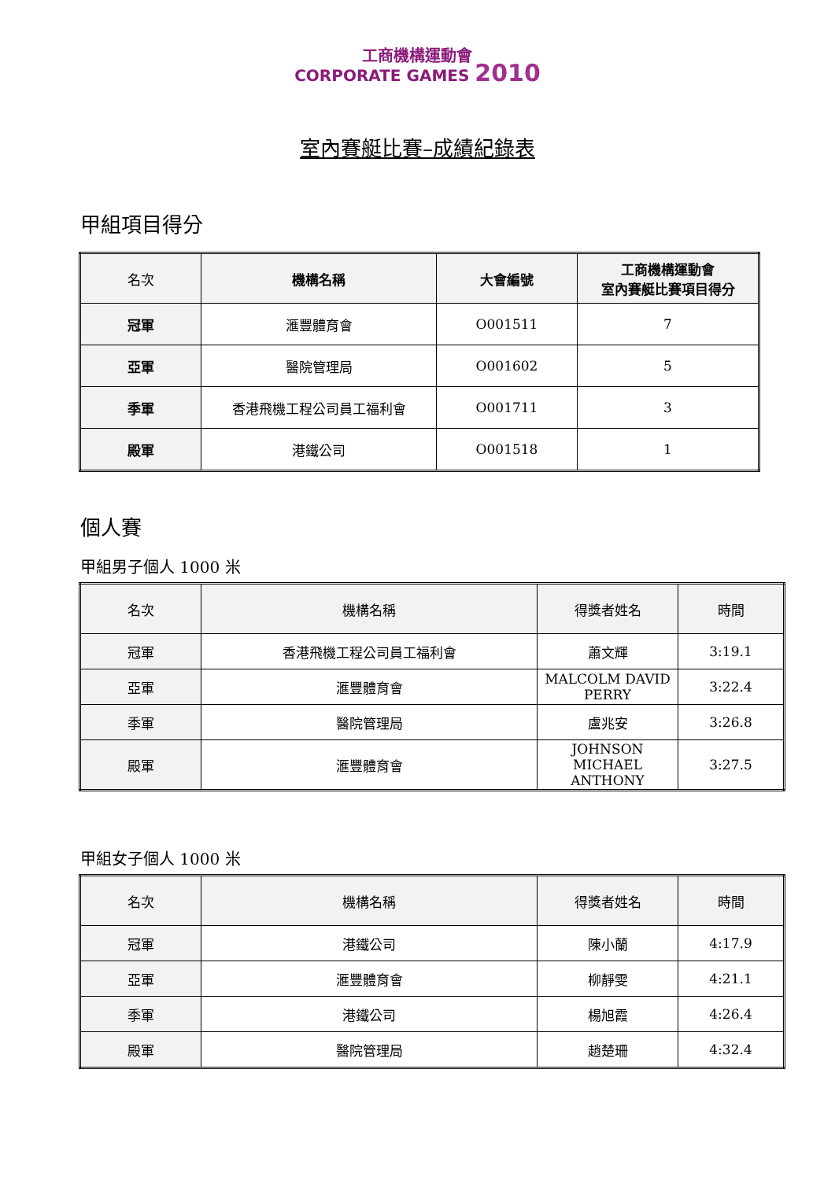工商機構運動會
CORPORATE GAMES 2010
室內賽艇比賽–成績紀錄表
甲組項目得分
| 名次 | 機構名稱 | 大會編號 | 工商機構運動會 室內賽艇比賽項目得分 |
| --- | --- | --- | --- |
| 冠軍 | 滙豐體育會 | O001511 | 7 |
| 亞軍 | 醫院管理局 | O001602 | 5 |
| 季軍 | 香港飛機工程公司員工福利會 | O001711 | 3 |
| 殿軍 | 港鐵公司 | O001518 | 1 |
個人賽
甲組男子個人 1000 米
| 名次 | 機構名稱 | 得獎者姓名 | 時間 |
| --- | --- | --- | --- |
| 冠軍 | 香港飛機工程公司員工福利會 | 蕭文輝 | 3:19.1 |
| 亞軍 | 滙豐體育會 | MALCOLM DAVID PERRY | 3:22.4 |
| 季軍 | 醫院管理局 | 盧兆安 | 3:26.8 |
| 殿軍 | 滙豐體育會 | JOHNSON MICHAEL ANTHONY | 3:27.5 |
甲組女子個人 1000 米
| 名次 | 機構名稱 | 得獎者姓名 | 時間 |
| --- | --- | --- | --- |
| 冠軍 | 港鐵公司 | 陳小蘭 | 4:17.9 |
| 亞軍 | 滙豐體育會 | 柳靜雯 | 4:21.1 |
| 季軍 | 港鐵公司 | 楊旭霞 | 4:26.4 |
| 殿軍 | 醫院管理局 | 趙楚珊 | 4:32.4 |